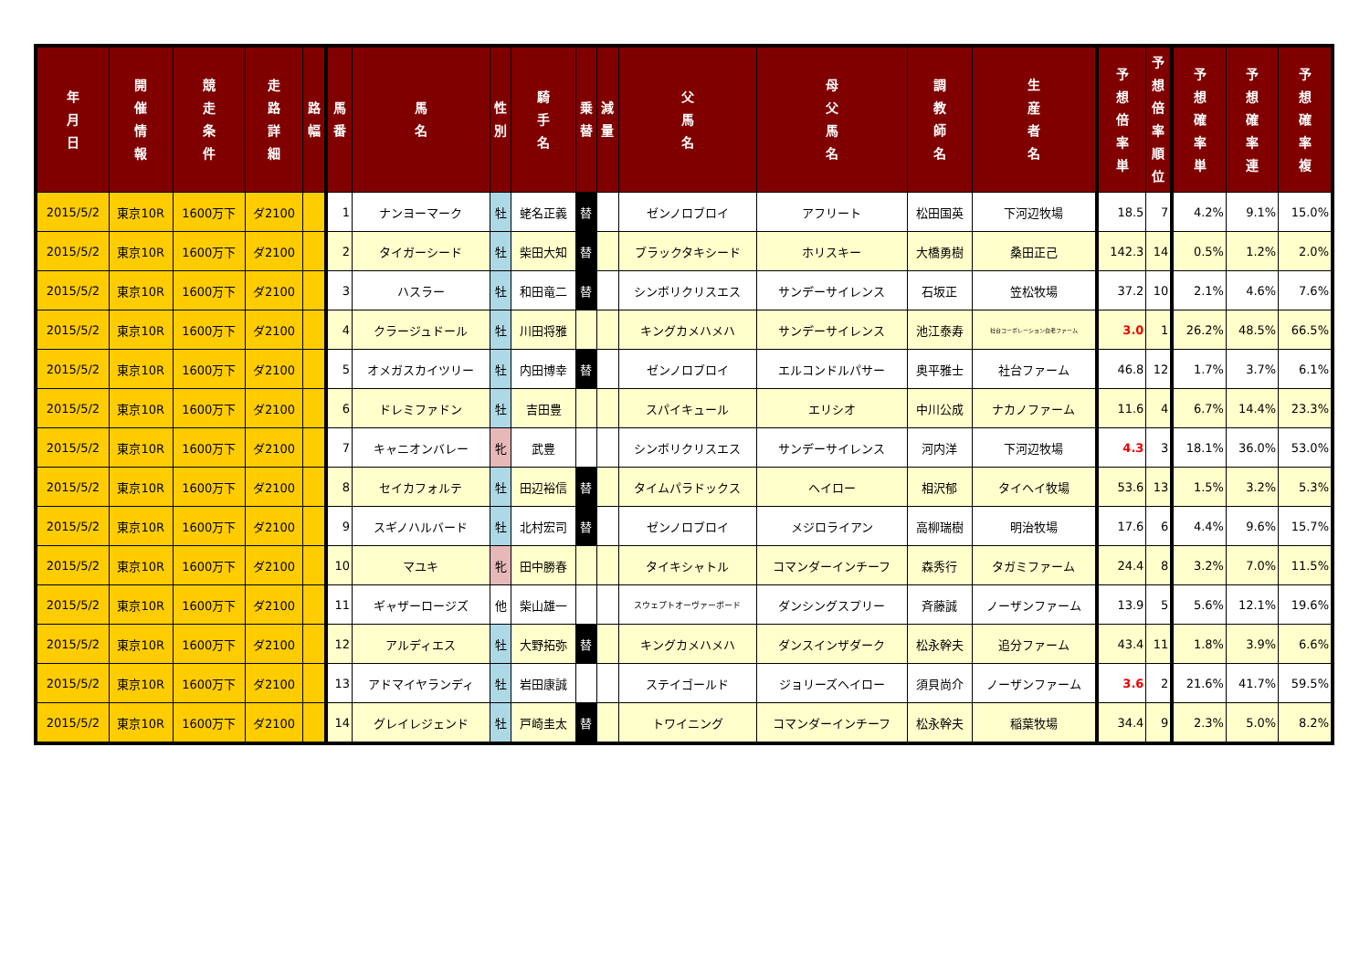| 年 月 日 | 開 催 情 報 | 競 走 条 件 | 走 路 詳 細 | 路 幅 | 馬 番 | 馬 名 | 性 別 | 騎 手 名 | 乗 替 | 減 量 | 父 馬 名 | 母 父 馬 名 | 調 教 師 名 | 生 産 者 名 | 予 想 倍 率 単 | 予 想 倍 率 順 位 | 予 想 確 率 単 | 予 想 確 率 連 | 予 想 確 率 複 |
| --- | --- | --- | --- | --- | --- | --- | --- | --- | --- | --- | --- | --- | --- | --- | --- | --- | --- | --- | --- |
| 2015/5/2 | 東京10R | 1600万下 | ダ2100 | | 1 | ナンヨーマーク | 牡 | 蛯名正義 | 替 | | ゼンノロブロイ | アフリート | 松田国英 | 下河辺牧場 | 18.5 | 7 | 4.2% | 9.1% | 15.0% |
| 2015/5/2 | 東京10R | 1600万下 | ダ2100 | | 2 | タイガーシード | 牡 | 柴田大知 | 替 | | ブラックタキシード | ホリスキー | 大橋勇樹 | 桑田正己 | 142.3 | 14 | 0.5% | 1.2% | 2.0% |
| 2015/5/2 | 東京10R | 1600万下 | ダ2100 | | 3 | ハスラー | 牡 | 和田竜二 | 替 | | シンボリクリスエス | サンデーサイレンス | 石坂正 | 笠松牧場 | 37.2 | 10 | 2.1% | 4.6% | 7.6% |
| 2015/5/2 | 東京10R | 1600万下 | ダ2100 | | 4 | クラージュドール | 牡 | 川田将雅 | | | キングカメハメハ | サンデーサイレンス | 池江泰寿 | 社台コーポレーション白老ファーム | 3.0 | 1 | 26.2% | 48.5% | 66.5% |
| 2015/5/2 | 東京10R | 1600万下 | ダ2100 | | 5 | オメガスカイツリー | 牡 | 内田博幸 | 替 | | ゼンノロブロイ | エルコンドルパサー | 奥平雅士 | 社台ファーム | 46.8 | 12 | 1.7% | 3.7% | 6.1% |
| 2015/5/2 | 東京10R | 1600万下 | ダ2100 | | 6 | ドレミファドン | 牡 | 吉田豊 | | | スパイキュール | エリシオ | 中川公成 | ナカノファーム | 11.6 | 4 | 6.7% | 14.4% | 23.3% |
| 2015/5/2 | 東京10R | 1600万下 | ダ2100 | | 7 | キャニオンバレー | 牝 | 武豊 | | | シンボリクリスエス | サンデーサイレンス | 河内洋 | 下河辺牧場 | 4.3 | 3 | 18.1% | 36.0% | 53.0% |
| 2015/5/2 | 東京10R | 1600万下 | ダ2100 | | 8 | セイカフォルテ | 牡 | 田辺裕信 | 替 | | タイムパラドックス | ヘイロー | 相沢郁 | タイヘイ牧場 | 53.6 | 13 | 1.5% | 3.2% | 5.3% |
| 2015/5/2 | 東京10R | 1600万下 | ダ2100 | | 9 | スギノハルバード | 牡 | 北村宏司 | 替 | | ゼンノロブロイ | メジロライアン | 高柳瑞樹 | 明治牧場 | 17.6 | 6 | 4.4% | 9.6% | 15.7% |
| 2015/5/2 | 東京10R | 1600万下 | ダ2100 | | 10 | マユキ | 牝 | 田中勝春 | | | タイキシャトル | コマンダーインチーフ | 森秀行 | タガミファーム | 24.4 | 8 | 3.2% | 7.0% | 11.5% |
| 2015/5/2 | 東京10R | 1600万下 | ダ2100 | | 11 | ギャザーロージズ | 他 | 柴山雄一 | | | スウェプトオーヴァーボード | ダンシングスプリー | 斉藤誠 | ノーザンファーム | 13.9 | 5 | 5.6% | 12.1% | 19.6% |
| 2015/5/2 | 東京10R | 1600万下 | ダ2100 | | 12 | アルディエス | 牡 | 大野拓弥 | 替 | | キングカメハメハ | ダンスインザダーク | 松永幹夫 | 追分ファーム | 43.4 | 11 | 1.8% | 3.9% | 6.6% |
| 2015/5/2 | 東京10R | 1600万下 | ダ2100 | | 13 | アドマイヤランディ | 牡 | 岩田康誠 | | | ステイゴールド | ジョリーズヘイロー | 須貝尚介 | ノーザンファーム | 3.6 | 2 | 21.6% | 41.7% | 59.5% |
| 2015/5/2 | 東京10R | 1600万下 | ダ2100 | | 14 | グレイレジェンド | 牡 | 戸崎圭太 | 替 | | トワイニング | コマンダーインチーフ | 松永幹夫 | 稲葉牧場 | 34.4 | 9 | 2.3% | 5.0% | 8.2% |